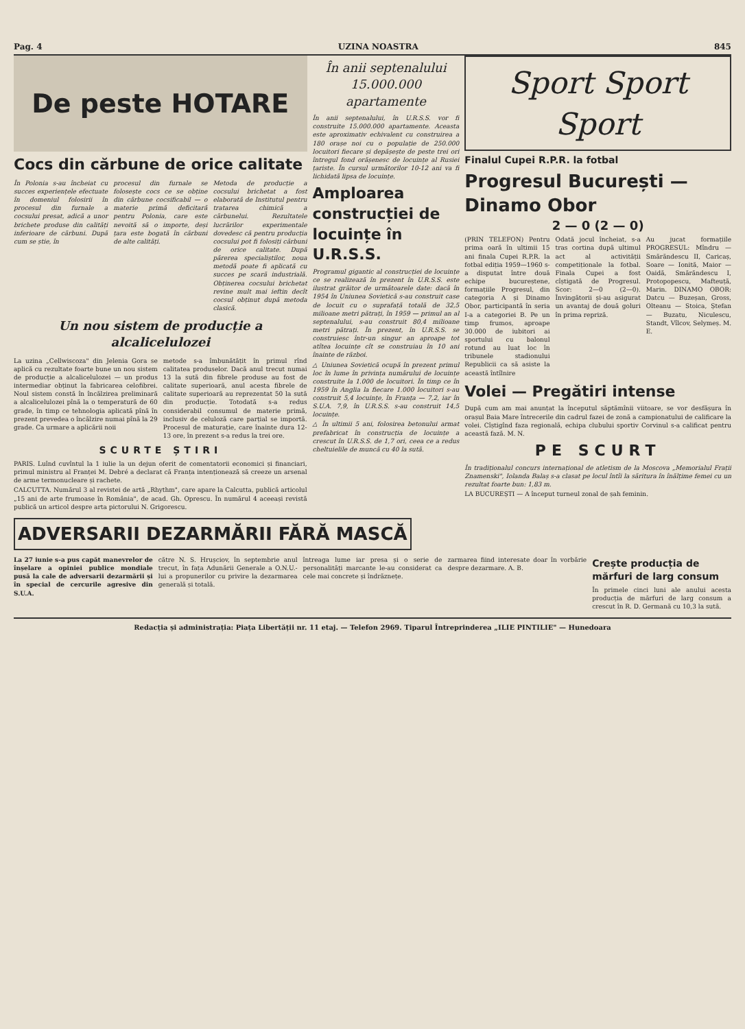Pag. 4 UZINA NOASTRA 845
De peste HOTARE
Cocs din cărbune de orice calitate
În Polonia s-au încheiat cu succes experiențele efectuate în domeniul folosirii în procesul din furnale a cocsului presat, adică a unor brichete produse din calități inferioare de cărbuni. După cum se știe, în
procesul din furnale se folosește cocs ce se obține din cărbune cocsificabil — o materie primă deficitară pentru Polonia, care este nevoită să o importe, deși țara este bogată în cărbuni de alte calități.
Metoda de producție a cocsului brichetat a fost elaborată de Institutul pentru tratarea chimică a cărbunelui. Rezultatele lucrărilor experimentale dovedesc că pentru producția cocsului pot fi folosiți cărbuni de orice calitate. După părerea specialiștilor, noua metodă poate fi aplicată cu succes pe scară industrială. Obținerea cocsului brichetat revine mult mai ieftin decît cocsul obținut după metoda clasică.
Un nou sistem de producție a alcalicelulozei
La uzina „Cellwiscoza" din Jelenia Gora se aplică cu rezultate foarte bune un nou sistem de producție a alcalicelulozei — un produs intermediar obținut la fabricarea celofibrei. Noul sistem constă în încălzirea preliminară a alcalicelulozei pînă la o temperatură de 60 grade, în timp ce tehnologia aplicată pînă în prezent prevedea o încălzire numai pînă la 29 grade. Ca urmare a aplicării noii
metode s-a îmbunătățit în primul rînd calitatea produselor. Dacă anul trecut numai 13 la sută din fibrele produse au fost de calitate superioară, anul acesta fibrele de calitate superioară au reprezentat 50 la sută din producție. Totodată s-a redus considerabil consumul de materie primă, inclusiv de celuloză care parțial se importă. Procesul de maturație, care înainte dura 12-13 ore, în prezent s-a redus la trei ore.
SCURTE ȘTIRI
PARIS. Luînd cuvîntul la 1 iulie la un dejun oferit de comentatorii economici și financiari, primul ministru al Franței M. Debré a declarat că Franța intenționează să creeze un arsenal de arme termonucleare și rachete.
CALCUTTA. Numărul 3 al revistei de artă „Rhythm", care apare la Calcutta, publică articolul „15 ani de arte frumoase în România", de acad. Gh. Oprescu. În numărul 4 aceeași revistă publică un articol despre arta pictorului N. Grigorescu.
În anii septenalului 15.000.000 apartamente
În anii septenalului, în U.R.S.S. vor fi construite 15.000.000 apartamente. Aceasta este aproximativ echivalent cu construirea a 180 orașe noi cu o populație de 250.000 locuitori fiecare și depășește de peste trei ori întregul fond orășenesc de locuințe al Rusiei țariste. În cursul următorilor 10-12 ani va fi lichidată lipsa de locuințe.
Amploarea construcției de locuințe în U.R.S.S.
Programul gigantic al construcției de locuințe ce se realizează în prezent în U.R.S.S. este ilustrat grăitor de următoarele date: dacă în 1954 în Uniunea Sovietică s-au construit case de locuit cu o suprafață totală de 32,5 milioane metri pătrați, în 1959 — primul an al septenalului, s-au construit 80,4 milioane metri pătrați. În prezent, în U.R.S.S. se construiesc într-un singur an aproape tot atîtea locuințe cît se construiau în 10 ani înainte de război.
△ Uniunea Sovietică ocupă în prezent primul loc în lume în privința numărului de locuințe construite la 1.000 de locuitori. În timp ce în 1959 în Anglia la fiecare 1.000 locuitori s-au construit 5,4 locuințe, în Franța — 7,2, iar în S.U.A. 7,9, în U.R.S.S. s-au construit 14,5 locuințe.
△ În ultimii 5 ani, folosirea betonului armat prefabricat în construcția de locuințe a crescut în U.R.S.S. de 1,7 ori, ceea ce a redus cheltuielile de muncă cu 40 la sută.
Sport Sport Sport
Finalul Cupei R.P.R. la fotbal
Progresul București — Dinamo Obor
2 — 0 (2 — 0)
(PRIN TELEFON) Pentru prima oară în ultimii 15 ani finala Cupei R.P.R. la fotbal ediția 1959—1960 s-a disputat între două echipe bucureștene, formațiile Progresul, din categoria A și Dinamo Obor, participantă în seria I-a a categoriei B. Pe un timp frumos, aproape 30.000 de iubitori ai sportului cu balonul rotund au luat loc în tribunele stadionului Republicii ca să asiste la această întîlnire
Odată jocul încheiat, s-a tras cortina după ultimul act al activității competiționale la fotbal. Finala Cupei a fost cîștigată de Progresul. Scor: 2—0 (2—0). Învingătorii și-au asigurat un avantaj de două goluri în prima repriză.
Au jucat formațiile PROGRESUL: Mîndru — Smărăndescu II, Caricaș, Soare — Ionită, Maior — Oaidă, Smărăndescu I, Protopopescu, Mafteuță, Marin. DINAMO OBOR: Datcu — Buzeșan, Gross, Olteanu — Stoica, Ștefan — Buzatu, Niculescu, Standt, Vîlcov, Selymeș. M. E.
Volei — Pregătiri intense
După cum am mai anunțat la începutul săptămînii viitoare, se vor desfășura în orașul Baia Mare întrecerile din cadrul fazei de zonă a campionatului de calificare la volei. Cîștigînd faza regională, echipa clubului sportiv Corvinul s-a calificat pentru această fază. M. N.
PE SCURT
În tradiționalul concurs internațional de atletism de la Moscova „Memorialul Frații Znamenski", Iolanda Balaș s-a clasat pe locul întîi la săritura în înălțime femei cu un rezultat foarte bun: 1,83 m.
LA BUCUREȘTI — A început turneul zonal de șah feminin.
ADVERSARII DEZARMĂRII FĂRĂ MASCĂ
La 27 iunie s-a pus capăt manevrelor de înșelare a opiniei publice mondiale pusă la cale de adversarii dezarmării și în special de cercurile agresive din S.U.A.
către N. S. Hrușciov, în septembrie anul trecut, în fața Adunării Generale a O.N.U.-lui a propunerilor cu privire la dezarmarea generală și totală.
întreaga lume iar presa și o serie de personalități marcante le-au considerat ca cele mai concrete și îndrăznețe.
zarmarea fiind interesate doar în vorbărie despre dezarmare. A. B.
Crește producția de mărfuri de larg consum
În primele cinci luni ale anului acesta producția de mărfuri de larg consum a crescut în R. D. Germană cu 10,3 la sută.
Redacția și administrația: Piața Libertății nr. 11 etaj. — Telefon 2969. Tiparul Întreprinderea „ILIE PINTILIE" — Hunedoara